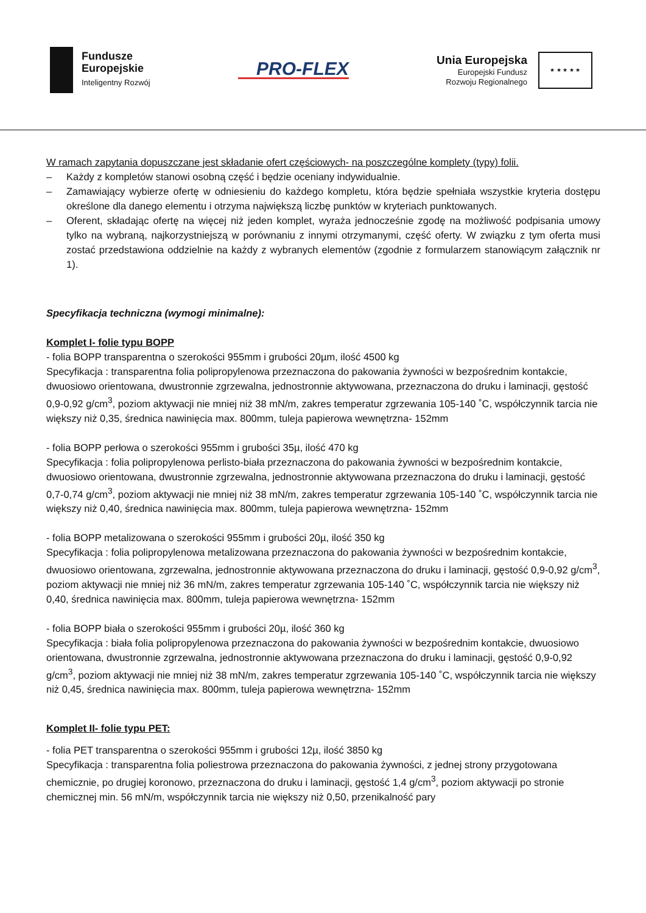Fundusze
Europejskie
Inteligentny Rozwój
PRO-FLEX
Unia Europejska
Europejski Fundusz
Rozwoju Regionalnego
★ ★ ★ ★ ★
W ramach zapytania dopuszczane jest składanie ofert częściowych- na poszczególne komplety (typy) folii.
– Każdy z kompletów stanowi osobną część i będzie oceniany indywidualnie.
– Zamawiający wybierze ofertę w odniesieniu do każdego kompletu, która będzie spełniała wszystkie kryteria dostępu określone dla danego elementu i otrzyma największą liczbę punktów w kryteriach punktowanych.
– Oferent, składając ofertę na więcej niż jeden komplet, wyraża jednocześnie zgodę na możliwość podpisania umowy tylko na wybraną, najkorzystniejszą w porównaniu z innymi otrzymanymi, część oferty. W związku z tym oferta musi zostać przedstawiona oddzielnie na każdy z wybranych elementów (zgodnie z formularzem stanowiącym załącznik nr 1).
Specyfikacja techniczna (wymogi minimalne):
Komplet I- folie typu BOPP
- folia BOPP transparentna o szerokości 955mm i grubości 20µm, ilość 4500 kg
Specyfikacja : transparentna folia polipropylenowa przeznaczona do pakowania żywności w bezpośrednim kontakcie, dwuosiowo orientowana, dwustronnie zgrzewalna, jednostronnie aktywowana, przeznaczona do druku i laminacji, gęstość 0,9-0,92 g/cm<sup>3</sup>, poziom aktywacji nie mniej niż 38 mN/m, zakres temperatur zgrzewania 105-140 ˚C, współczynnik tarcia nie większy niż 0,35, średnica nawinięcia max. 800mm, tuleja papierowa wewnętrzna- 152mm
- folia BOPP perłowa o szerokości 955mm i grubości 35µ, ilość 470 kg
Specyfikacja : folia polipropylenowa perlisto-biała przeznaczona do pakowania żywności w bezpośrednim kontakcie, dwuosiowo orientowana, dwustronnie zgrzewalna, jednostronnie aktywowana przeznaczona do druku i laminacji, gęstość 0,7-0,74 g/cm<sup>3</sup>, poziom aktywacji nie mniej niż 38 mN/m, zakres temperatur zgrzewania 105-140 ˚C, współczynnik tarcia nie większy niż 0,40, średnica nawinięcia max. 800mm, tuleja papierowa wewnętrzna- 152mm
- folia BOPP metalizowana o szerokości 955mm i grubości 20µ, ilość 350 kg
Specyfikacja : folia polipropylenowa metalizowana przeznaczona do pakowania żywności w bezpośrednim kontakcie, dwuosiowo orientowana, zgrzewalna, jednostronnie aktywowana przeznaczona do druku i laminacji, gęstość 0,9-0,92 g/cm<sup>3</sup>, poziom aktywacji nie mniej niż 36 mN/m, zakres temperatur zgrzewania 105-140 ˚C, współczynnik tarcia nie większy niż 0,40, średnica nawinięcia max. 800mm, tuleja papierowa wewnętrzna- 152mm
- folia BOPP biała o szerokości 955mm i grubości 20µ, ilość 360 kg
Specyfikacja : biała folia polipropylenowa przeznaczona do pakowania żywności w bezpośrednim kontakcie, dwuosiowo orientowana, dwustronnie zgrzewalna, jednostronnie aktywowana przeznaczona do druku i laminacji, gęstość 0,9-0,92 g/cm<sup>3</sup>, poziom aktywacji nie mniej niż 38 mN/m, zakres temperatur zgrzewania 105-140 ˚C, współczynnik tarcia nie większy niż 0,45, średnica nawinięcia max. 800mm, tuleja papierowa wewnętrzna- 152mm
Komplet II- folie typu PET:
- folia PET transparentna o szerokości 955mm i grubości 12µ, ilość 3850 kg
Specyfikacja : transparentna folia poliestrowa przeznaczona do pakowania żywności, z jednej strony przygotowana chemicznie, po drugiej koronowo, przeznaczona do druku i laminacji, gęstość 1,4 g/cm<sup>3</sup>, poziom aktywacji po stronie chemicznej min. 56 mN/m, współczynnik tarcia nie większy niż 0,50, przenikalność pary